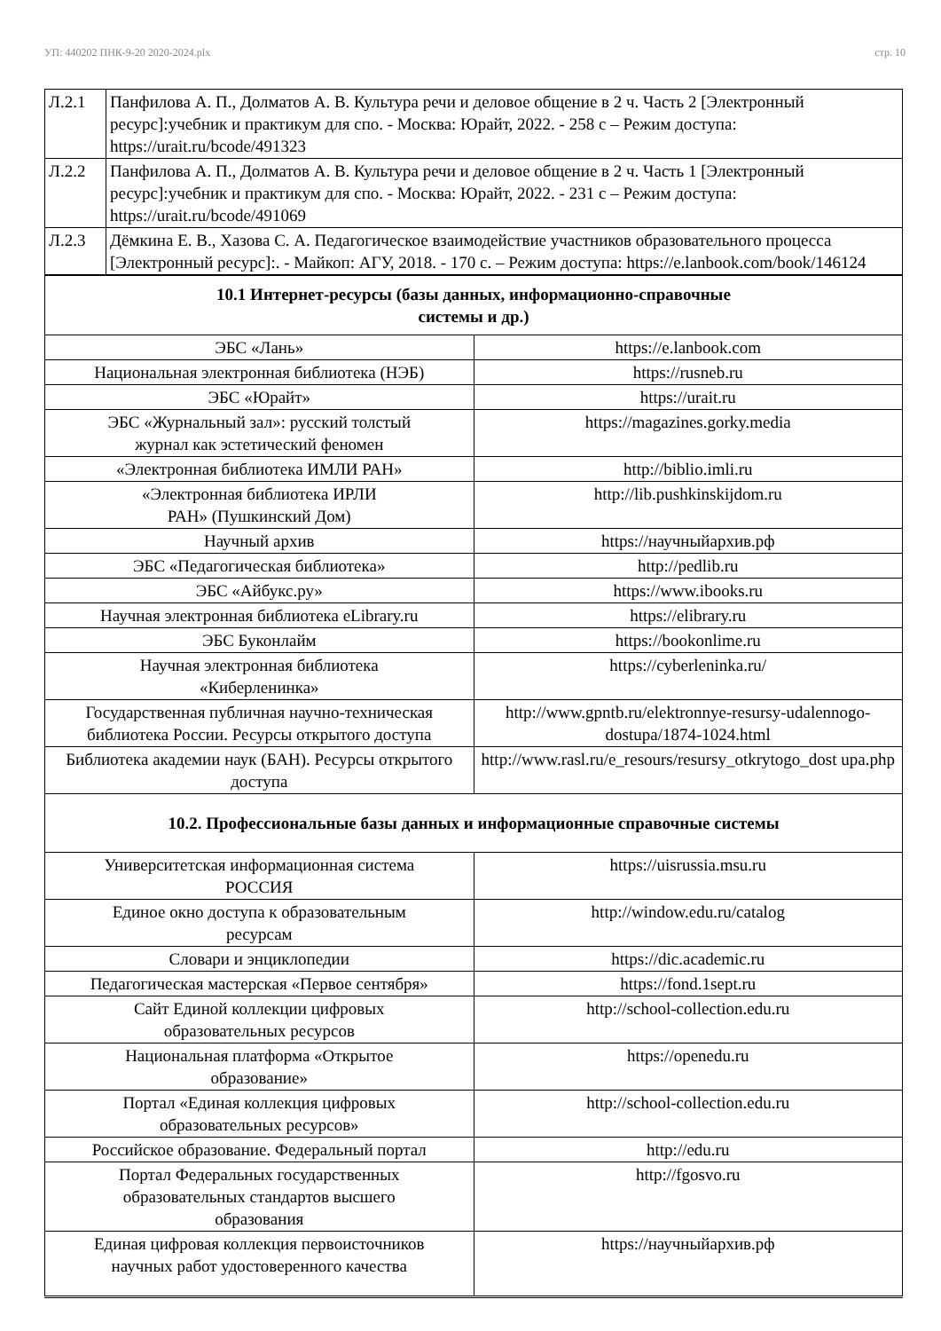УП: 440202 ПНК-9-20 2020-2024.plx стр. 10
| Л.2.1 | Панфилова А. П., Долматов А. В. Культура речи и деловое общение в 2 ч. Часть 2 [Электронный ресурс]:учебник и практикум для спо. - Москва: Юрайт, 2022. - 258 с – Режим доступа: https://urait.ru/bcode/491323 |
| Л.2.2 | Панфилова А. П., Долматов А. В. Культура речи и деловое общение в 2 ч. Часть 1 [Электронный ресурс]:учебник и практикум для спо. - Москва: Юрайт, 2022. - 231 с – Режим доступа: https://urait.ru/bcode/491069 |
| Л.2.3 | Дёмкина Е. В., Хазова С. А. Педагогическое взаимодействие участников образовательного процесса [Электронный ресурс]:. - Майкоп: АГУ, 2018. - 170 с. – Режим доступа: https://e.lanbook.com/book/146124 |
| 10.1 Интернет-ресурсы (базы данных, информационно-справочные системы и др.) | |
| --- | --- |
| ЭБС «Лань» | https://e.lanbook.com |
| Национальная электронная библиотека (НЭБ) | https://rusneb.ru |
| ЭБС «Юрайт» | https://urait.ru |
| ЭБС «Журнальный зал»: русский толстый журнал как эстетический феномен | https://magazines.gorky.media |
| «Электронная библиотека ИМЛИ РАН» | http://biblio.imli.ru |
| «Электронная библиотека ИРЛИ РАН» (Пушкинский Дом) | http://lib.pushkinskijdom.ru |
| Научный архив | https://научныйархив.рф |
| ЭБС «Педагогическая библиотека» | http://pedlib.ru |
| ЭБС «Айбукс.ру» | https://www.ibooks.ru |
| Научная электронная библиотека eLibrary.ru | https://elibrary.ru |
| ЭБС Буконлайм | https://bookonlime.ru |
| Научная электронная библиотека «Киберленинка» | https://cyberleninka.ru/ |
| Государственная публичная научно-техническая библиотека России. Ресурсы открытого доступа | http://www.gpntb.ru/elektronnye-resursy-udalennogo-dostupa/1874-1024.html |
| Библиотека академии наук (БАН). Ресурсы открытого доступа | http://www.rasl.ru/e_resours/resursy_otkrytogo_dost upa.php |
| 10.2. Профессиональные базы данных и информационные справочные системы | |
| Университетская информационная система РОССИЯ | https://uisrussia.msu.ru |
| Единое окно доступа к образовательным ресурсам | http://window.edu.ru/catalog |
| Словари и энциклопедии | https://dic.academic.ru |
| Педагогическая мастерская «Первое сентября» | https://fond.1sept.ru |
| Сайт Единой коллекции цифровых образовательных ресурсов | http://school-collection.edu.ru |
| Национальная платформа «Открытое образование» | https://openedu.ru |
| Портал «Единая коллекция цифровых образовательных ресурсов» | http://school-collection.edu.ru |
| Российское образование. Федеральный портал | http://edu.ru |
| Портал Федеральных государственных образовательных стандартов высшего образования | http://fgosvo.ru |
| Единая цифровая коллекция первоисточников научных работ удостоверенного качества | https://научныйархив.рф |